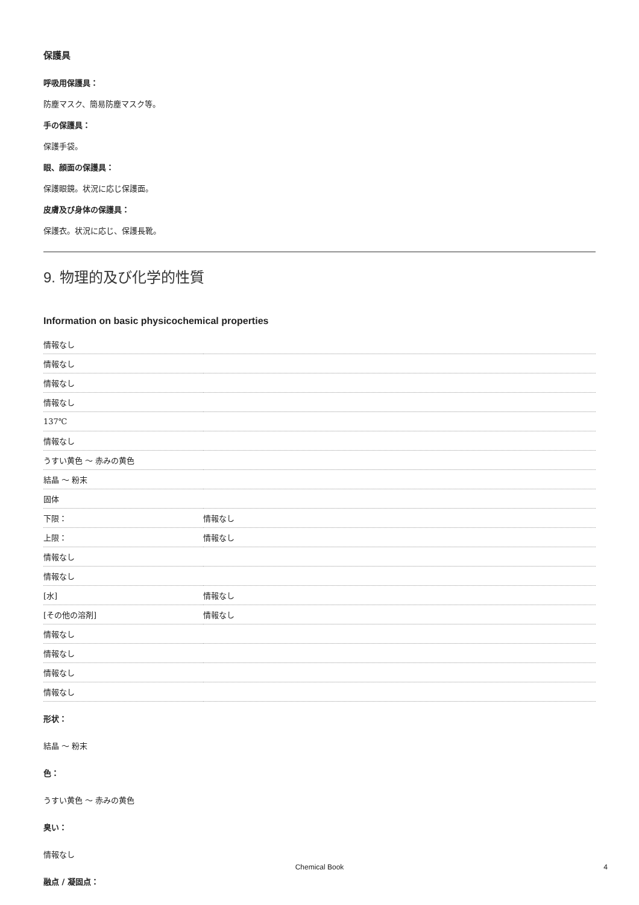保護具
呼吸用保護具：
防塵マスク、簡易防塵マスク等。
手の保護具：
保護手袋。
眼、顔面の保護具：
保護眼鏡。状況に応じ保護面。
皮膚及び身体の保護具：
保護衣。状況に応じ、保護長靴。
9. 物理的及び化学的性質
Information on basic physicochemical properties
| 情報なし | |
| 情報なし | |
| 情報なし | |
| 情報なし | |
| 137℃ | |
| 情報なし | |
| うすい黄色 ～ 赤みの黄色 | |
| 結晶 ～ 粉末 | |
| 固体 | |
| 下限： | 情報なし |
| 上限： | 情報なし |
| 情報なし | |
| 情報なし | |
| [水] | 情報なし |
| [その他の溶剤] | 情報なし |
| 情報なし | |
| 情報なし | |
| 情報なし | |
| 情報なし | |
形状：
結晶 ～ 粉末
色：
うすい黄色 ～ 赤みの黄色
臭い：
情報なし
融点 / 凝固点：
Chemical Book
4